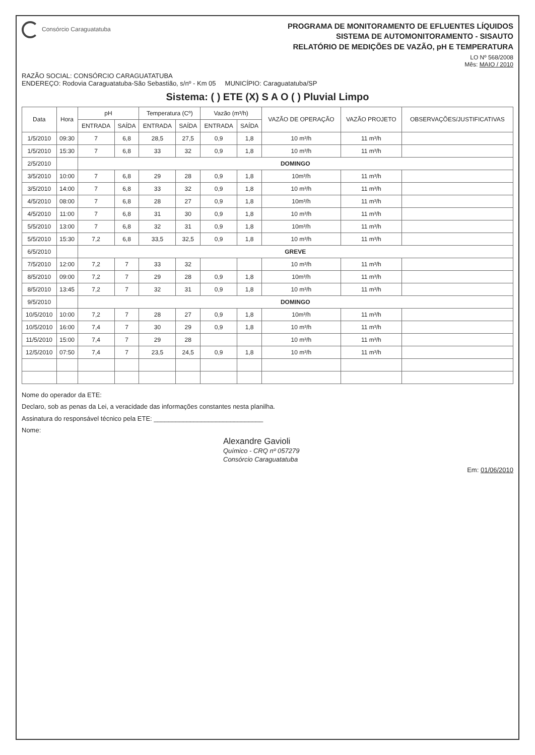Consórcio Caraguatatuba
PROGRAMA DE MONITORAMENTO DE EFLUENTES LÍQUIDOS
SISTEMA DE AUTOMONITORAMENTO - SISAUTO
RELATÓRIO DE MEDIÇÕES DE VAZÃO, pH E TEMPERATURA
LO Nº 568/2008
Mês: MAIO / 2010
RAZÃO SOCIAL: CONSÓRCIO CARAGUATATUBA
ENDEREÇO: Rodovia Caraguatatuba-São Sebastião, s/nº - Km 05 MUNICÍPIO: Caraguatatuba/SP
Sistema: ( ) ETE (X) S A O ( ) Pluvial Limpo
| Data | Hora | pH | | Temperatura (Cº) | | Vazão (m³/h) | | VAZÃO DE OPERAÇÃO | VAZÃO PROJETO | OBSERVAÇÕES/JUSTIFICATIVAS |
| --- | --- | --- | --- | --- | --- | --- | --- | --- | --- | --- |
| | | ENTRADA | SAÍDA | ENTRADA | SAÍDA | ENTRADA | SAÍDA | | | |
| 1/5/2010 | 09:30 | 7 | 6,8 | 28,5 | 27,5 | 0,9 | 1,8 | 10 m³/h | 11 m³/h | |
| 1/5/2010 | 15:30 | 7 | 6,8 | 33 | 32 | 0,9 | 1,8 | 10 m³/h | 11 m³/h | |
| 2/5/2010 | | DOMINGO | | | | | | | | |
| 3/5/2010 | 10:00 | 7 | 6,8 | 29 | 28 | 0,9 | 1,8 | 10m³/h | 11 m³/h | |
| 3/5/2010 | 14:00 | 7 | 6,8 | 33 | 32 | 0,9 | 1,8 | 10 m³/h | 11 m³/h | |
| 4/5/2010 | 08:00 | 7 | 6,8 | 28 | 27 | 0,9 | 1,8 | 10m³/h | 11 m³/h | |
| 4/5/2010 | 11:00 | 7 | 6,8 | 31 | 30 | 0,9 | 1,8 | 10 m³/h | 11 m³/h | |
| 5/5/2010 | 13:00 | 7 | 6,8 | 32 | 31 | 0,9 | 1,8 | 10m³/h | 11 m³/h | |
| 5/5/2010 | 15:30 | 7,2 | 6,8 | 33,5 | 32,5 | 0,9 | 1,8 | 10 m³/h | 11 m³/h | |
| 6/5/2010 | | GREVE | | | | | | | | |
| 7/5/2010 | 12:00 | 7,2 | 7 | 33 | 32 | | | 10 m³/h | 11 m³/h | |
| 8/5/2010 | 09:00 | 7,2 | 7 | 29 | 28 | 0,9 | 1,8 | 10m³/h | 11 m³/h | |
| 8/5/2010 | 13:45 | 7,2 | 7 | 32 | 31 | 0,9 | 1,8 | 10 m³/h | 11 m³/h | |
| 9/5/2010 | | DOMINGO | | | | | | | | |
| 10/5/2010 | 10:00 | 7,2 | 7 | 28 | 27 | 0,9 | 1,8 | 10m³/h | 11 m³/h | |
| 10/5/2010 | 16:00 | 7,4 | 7 | 30 | 29 | 0,9 | 1,8 | 10 m³/h | 11 m³/h | |
| 11/5/2010 | 15:00 | 7,4 | 7 | 29 | 28 | | | 10 m³/h | 11 m³/h | |
| 12/5/2010 | 07:50 | 7,4 | 7 | 23,5 | 24,5 | 0,9 | 1,8 | 10 m³/h | 11 m³/h | |
Nome do operador da ETE:
Declaro, sob as penas da Lei, a veracidade das informações constantes nesta planilha.
Assinatura do responsável técnico pela ETE: ______________________________
Nome:
Alexandre Gavioli
Químico - CRQ nº 057279
Consórcio Caraguatatuba
Em: 01/06/2010